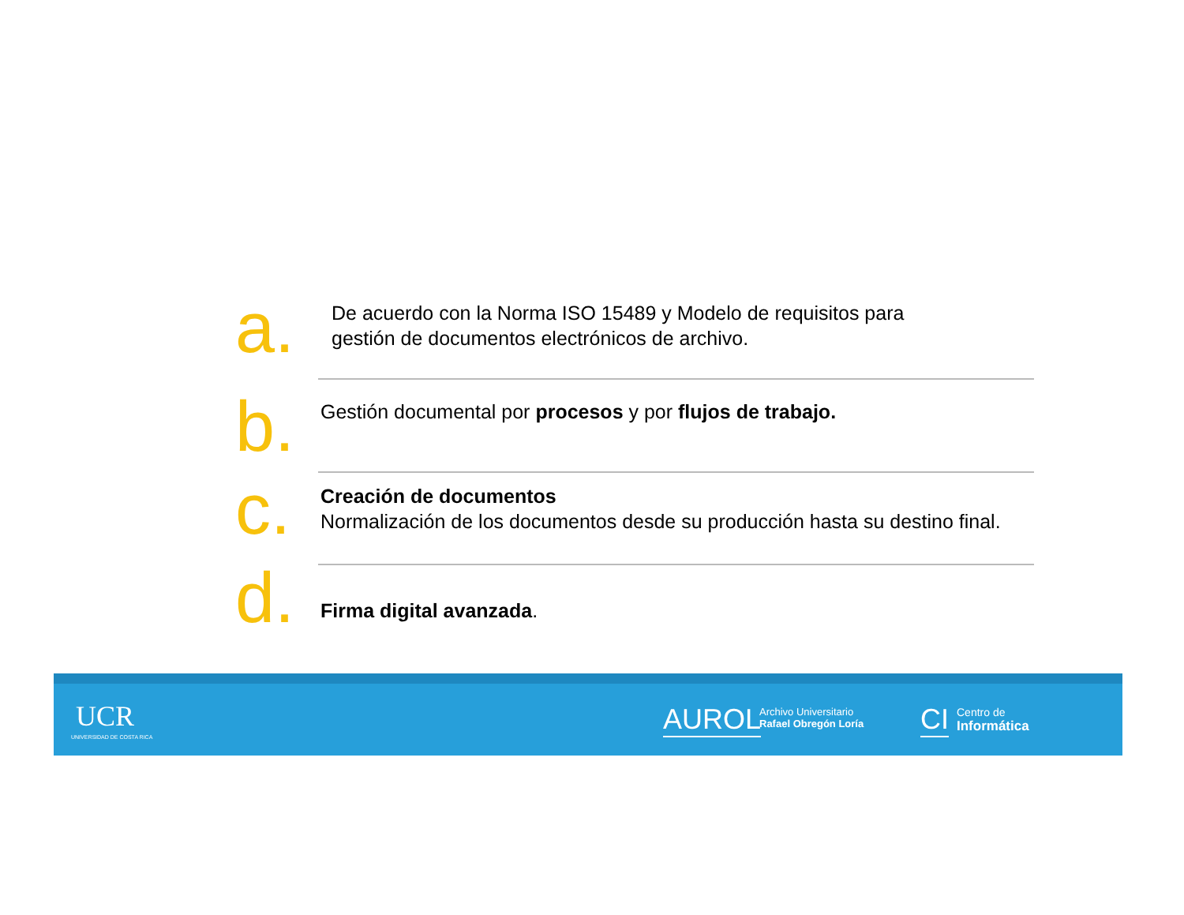a.
De acuerdo con la Norma ISO 15489 y Modelo de requisitos para
gestión de documentos electrónicos de archivo.
b.
Gestión documental por procesos y por flujos de trabajo.
c.
Creación de documentos
Normalización de los documentos desde su producción hasta su destino final.
d.
Firma digital avanzada.
UCR
UNIVERSIDAD DE COSTA RICA
AUROL
Archivo Universitario
Rafael Obregón Loría
CI
Centro de
Informática